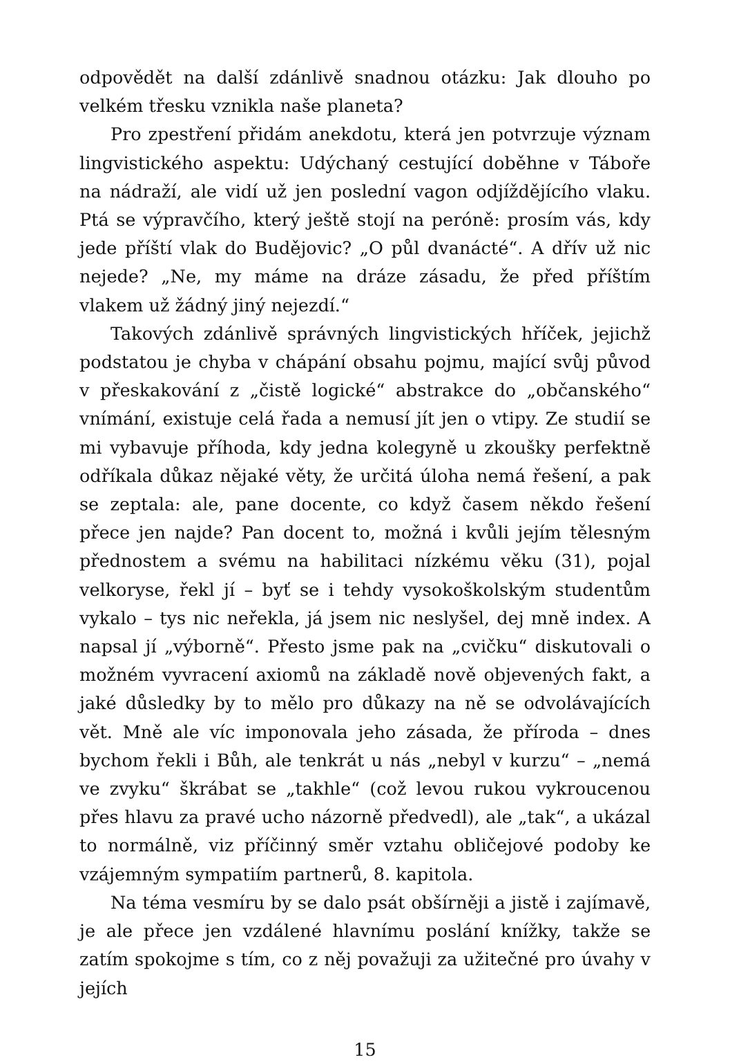odpovědět na další zdánlivě snadnou otázku: Jak dlouho po velkém třesku vznikla naše planeta?
Pro zpestření přidám anekdotu, která jen potvrzuje význam lingvistického aspektu: Udýchaný cestující doběhne v Táboře na nádraží, ale vidí už jen poslední vagon odjíždějícího vlaku. Ptá se výpravčího, který ještě stojí na peróně: prosím vás, kdy jede příští vlak do Budějovic? „O půl dvanácté“. A dřív už nic nejede? „Ne, my máme na dráze zásadu, že před příštím vlakem už žádný jiný nejezdí.“
Takových zdánlivě správných lingvistických hříček, jejichž podstatou je chyba v chápání obsahu pojmu, mající svůj původ v přeskakování z „čistě logické“ abstrakce do „občanského“ vnímání, existuje celá řada a nemusí jít jen o vtipy. Ze studií se mi vybavuje příhoda, kdy jedna kolegyně u zkoušky perfektně odříkala důkaz nějaké věty, že určitá úloha nemá řešení, a pak se zeptala: ale, pane docente, co když časem někdo řešení přece jen najde? Pan docent to, možná i kvůli jejím tělesným přednostem a svému na habilitaci nízkému věku (31), pojal velkoryse, řekl jí – byť se i tehdy vysokoškolským studentům vykalo – tys nic neřekla, já jsem nic neslyšel, dej mně index. A napsal jí „výborně“. Přesto jsme pak na „cvičku“ diskutovali o možném vyvracení axiomů na základě nově objevených fakt, a jaké důsledky by to mělo pro důkazy na ně se odvolávajících vět. Mně ale víc imponovala jeho zásada, že příroda – dnes bychom řekli i Bůh, ale tenkrát u nás „nebyl v kurzu“ – „nemá ve zvyku“ škrábat se „takhle“ (což levou rukou vykroucenou přes hlavu za pravé ucho názorně předvedl), ale „tak“, a ukázal to normálně, viz příčinný směr vztahu obličejové podoby ke vzájemným sympatiím partnerů, 8. kapitola.
Na téma vesmíru by se dalo psát obšírněji a jistě i zajímavě, je ale přece jen vzdálené hlavnímu poslání knížky, takže se zatím spokojme s tím, co z něj považuji za užitečné pro úvahy v jejích
15